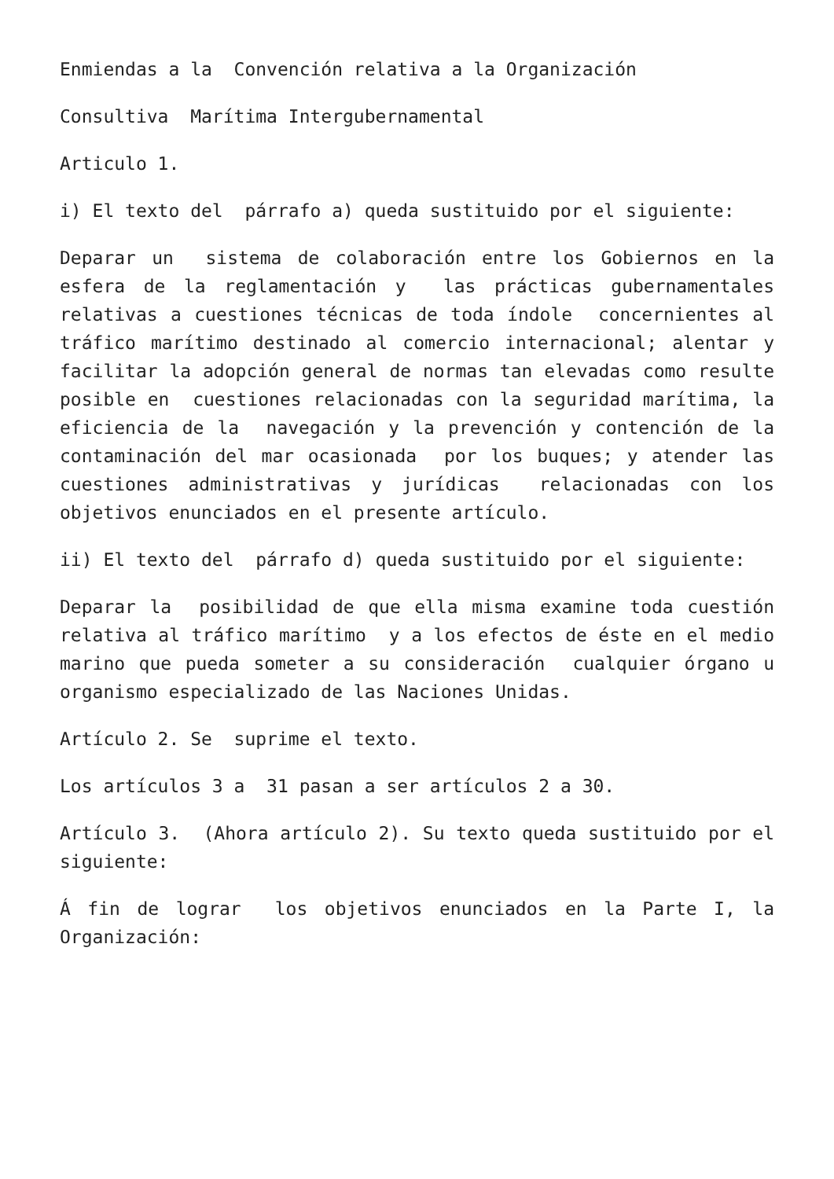Enmiendas a la Convención relativa a la Organización
Consultiva Marítima Intergubernamental
Articulo 1.
i) El texto del párrafo a) queda sustituido por el siguiente:
Deparar un sistema de colaboración entre los Gobiernos en la esfera de la reglamentación y las prácticas gubernamentales relativas a cuestiones técnicas de toda índole concernientes al tráfico marítimo destinado al comercio internacional; alentar y facilitar la adopción general de normas tan elevadas como resulte posible en cuestiones relacionadas con la seguridad marítima, la eficiencia de la navegación y la prevención y contención de la contaminación del mar ocasionada por los buques; y atender las cuestiones administrativas y jurídicas relacionadas con los objetivos enunciados en el presente artículo.
ii) El texto del párrafo d) queda sustituido por el siguiente:
Deparar la posibilidad de que ella misma examine toda cuestión relativa al tráfico marítimo y a los efectos de éste en el medio marino que pueda someter a su consideración cualquier órgano u organismo especializado de las Naciones Unidas.
Artículo 2. Se suprime el texto.
Los artículos 3 a 31 pasan a ser artículos 2 a 30.
Artículo 3. (Ahora artículo 2). Su texto queda sustituido por el siguiente:
Á fin de lograr los objetivos enunciados en la Parte I, la Organización: